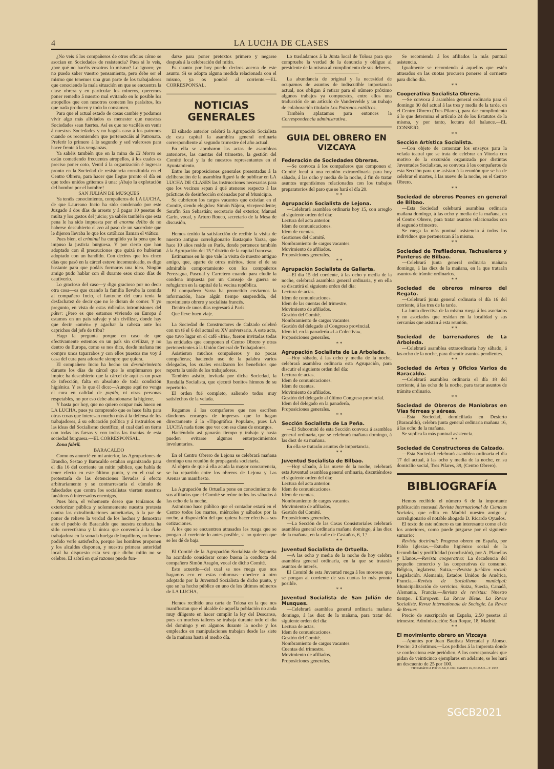4 LA LUCHA DE CLASES
¿No veis á los compañeros de otros oficios cómo se asocian en Sociedades de resistencia? Pues si lo veis, ¿por qué no hacéis vosotros lo mismo? Lo ignoro; yo no puedo saber vuestro pensamiento, pero debe ser el mismo que tenemos una gran parte de los trabajadores que conociendo la mala situación en que se encuentra la clase obrera y en particular los mineros, queremos poner remedio á nuestro mal evitando en lo posible los atropellos que con nosotros cometen los parásitos, los que nada producen y todo lo consumen.
Para que el actual estado de cosas cambie y podamos vivir algo más aliviados es menester que nuestras Sociedades sean fuertes. Así es que no vaciléis en venir á nuestras Sociedades y no hagáis caso á los patronos cuando os recomienden que pertenezcáis al Patronato. Preferir lo primero á lo segundo y sed valerosos para hacer frente á las venganzas.
Ya sabéis también que en la mina de El Morro se están cometiendo frecuentes atropellos, á los cuales es preciso poner coto. Venid á la organización é ingresar pronto en la Sociedad de resistencia constituida en el Centro Obrero, para hacer que llegue pronto el día en que todos unidos gritemos á una: ¡Abajo la explotación del hombre por el hombre!
SAN JULIÁN DE MUSQUES
Ya tenéis conocimiento, compañeros de LA LUCHA, de que Laureano Incio ha sido condenado por este Juzgado á dos días de arresto y á pagar 10 pesetas de multa y los gastos del juicio; ya sabéis también que esta pena le ha sido impuesta por el enorme delito de no haberse descubierto el reo al paso de un sacerdote que le dijeron llevaba lo que los católicos llaman el viático.
Pues bien, el criminal ha cumplido ya la pena que le impuso la justicia burguesa. Y por cierto que han adoptado con él precauciones que quizá no hubieran adoptado con un bandido. Con deciros que los cinco días que pasó en la cárcel estuvo incomunicado, os digo bastante para que podáis formaros una idea. Ningún amigo pudo hablar con él durante esos cinco días de cautiverio.
Lo gracioso del caso—y digo gracioso por no decir otra cosa—es que cuando la familia llevaba la comida al compañero Incio, el fantoche del cura tenía la desfachatez de decir que no le dieran de comer. Y yo pregunto, en vista de estas ridículas intromisiones del páter: ¿Pero es que estamos viviendo en Europa ó estamos en un país salvaje y sin civilizar, donde hay que decir «amén» y agachar la cabeza ante los caprichos del jefe de tribu?
Hago la pregunta porque en caso de que efectivamente estemos en un país sin civilizar, y no dentro de Europa, como se nos dice, desde mañana me compro unos taparrabos y con ellos puestos me voy á casa del cura para adorarle siempre que quiera.
El compañero Incio ha hecho un descubrimiento durante los días de cárcel que le emplumaron por impío: ha descubierto que la cárcel de aquí es un pozo de infección, falta en absoluto de toda condición higiénica. Y es lo que él dice:—Aunque aquí no venga el cura en calidad de pupilo, ni otras personas respetables, no por eso debe abandonarse la higiene.
Y basta por hoy, que no quiero ocupar más hueco en LA LUCHA, pues ya comprendo que os hace falta para otras cosas que interesan mucho más á la defensa de los trabajadores, á su educación política y á instruirlos en las ideas del Socialismo científico, el cual dará en tierra con todas las farsas y con todas las tiranías de esta sociedad burguesa.—EL CORRESPONSAL.
Zona fabril.
BARACALDO
Como os anuncié en mi anterior, las Agrupaciones de Erandio, Sestao y Baracaldo estaban organizando para el día 16 del corriente un mitin público, que había de tener efecto en este último punto, y en el cual se protestaría de las detenciones llevadas á efecto arbitrariamente y se contrarrestaría el cúmulo de falsedades que contra los socialistas vierten nuestros fanáticos ó interesados enemigos.
Pues bien, el vehemente deseo que teníamos de exteriorizar pública y solemnemente nuestra protesta contra las extralimitaciones autoritarias, á la par de poner de relieve la verdad de los hechos y demostrar ante el pueblo de Baracaldo que nuestra conducta ha sido correctísima y la única que convenía á la clase trabajadora en la sonada huelga de inquilinos, no hemos podido verle satisfecho, porque los hombres proponen y los alcaldes disponen, y nuestra primera autoridad local ha dispuesto esta vez que dicho mitin no se celebre. El sabrá en qué razones puede fun-
darse para poner pretextos primero y negarse después á la celebración del mitin.
Es cuanto por hoy puedo deciros acerca de este asunto. Si se adopta alguna medida relacionada con el mismo, ya os pondré al corriente.—EL CORRESPONSAL.
NOTICIAS GENERALES
El sábado anterior celebró la Agrupación Socialista de esta capital la asamblea general ordinaria correspondiente al segundo trimestre del año actual.
En ella se aprobaron las actas de asambleas anteriores, las cuentas del trimestre, la gestión del Comité local y la de nuestros representantes en el Ayuntamiento.
Entre las proposiciones generales presentadas á la deliberación de la asamblea figuró la de publicar en LA LUCHA DE CLASES las instrucciones necesarias para que los vecinos sepan á qué atenerse respecto á las prácticas de desinfección ordenadas por el Municipio.
Se cubrieron los cargos vacantes que existían en el Comité, siendo elegidos: Simón Nájera, vicepresidente; Serafín San Sebastián; secretario del exterior, Manuel Garín, vocal, y Arturo Rouco, secretario de la Mesa de discusión.
Hemos tenido la satisfacción de recibir la visita de nuestro antiguo correligionario Eustaquio Yarza, que hace 10 años reside en París, donde pertenece también á la Agrupación del 15.º distrito de la capital francesa.
Estimamos en lo que vale la visita de nuestro antiguo amigo, que, aparte de otros méritos, tiene el de su admirable comportamiento con los compañeros Perezagua, Pascual y Carretero cuando para eludir la condena impuesta por un Consejo de guerra se refugiaron en la capital de la vecina república.
El compañero Yarza ha prometido enviarnos la información, hace algún tiempo suspendida, del movimiento obrero y socialista francés.
Dentro de unos días regresará á París.
Que lleve buen viaje.
La Sociedad de Constructores de Calzado celebró con un té el 6 del actual su XV aniversario. A este acto, que tuvo lugar en el café «Iris», fueron invitadas todas las entidades que componen el Centro Obrero y otras pertenecientes á la Unión General de Trabajadores.
Asistieron muchos compañeros y no pocas compañeras; haciendo uso de la palabra varios delegados, los cuales ensalzaron los beneficios que reporta la unión de los trabajadores.
También asistió, invitada por dicha Sociedad, la Rondalla Socialista, que ejecutó bonitos himnos de su repertorio.
El orden fué completo, saliendo todos muy satisfechos de la velada.
Rogamos á los compañeros que nos escriben dándonos encargos de impresos que lo hagan directamente á la «Tipográfica Popular», pues LA LUCHA nada tiene que ver con esa clase de encargos.
Haciéndolo así ganarán tiempo y trabajo y hasta pueden evitarse algunos entorpecimientos involuntarios.
En el Centro Obrero de Lejona se celebrará mañana domingo una reunión de propaganda societaria.
Al objeto de que á ella acuda la mayor concurrencia, se ha repartido entre los obreros de Lejona y Las Arenas un manifiesto.
La Agrupación de Ortuella pone en conocimiento de sus afiliados que el Comité se reúne todos los sábados á las ocho de la noche.
Asimismo hace público que el contador estará en el Centro todos los martes, miércoles y sábados por la noche, á disposición del que quiera hacer efectivas sus cotizaciones.
A los que se encuentren atrasados les ruega que se pongan al corriente lo antes posible, si no quieren que se les dé de baja.
El Comité de la Agrupación Socialista de Sopuerta ha acordado considerar como buena la conducta del compañero Simón Aragón, vocal de dicho Comité.
Este acuerdo—del cual se nos ruega que nos hagamos eco en estas columnas—obedece á otro adoptado por la Juventud Socialista de dicho punto, y que se ha hecho público en uno de los últimos números de LA LUCHA.
Hemos recibido una carta de Tolosa en la que nos manifiestan que el alcalde de aquella población no anda muy diligente en hacer cumplir la ley del Descanso, pues en muchos talleres se trabaja durante todo el día del domingo y en algunos durante la noche y los empleados en manipulaciones trabajan desde las siete de la mañana hasta el medio día.
Lo trasladamos á la Junta local de Tolosa para que compruebe la verdad de la denuncia y obligue al presidente de la misma al cumplimiento de sus deberes.
La abundancia de original y la necesidad de ocuparnos de asuntos de indiscutible importancia actual, nos obligan á retirar para el número próximo algunos trabajos ya compuestos, entre ellos una traducción de un artículo de Vandervelde y un trabajo de colaboración titulado Los Patronos católicos.
También aplazamos para entonces la Correspondencia administrativa.
GUIA DEL OBRERO EN VIZCAYA
Federación de Sociedades Obreras.
—Se convoca á los compañeros que componen el Comité local á una reunión extraordinaria para hoy sábado, á las ocho y media de la noche, á fin de tratar asuntos urgentísimos relacionados con los trabajos preparatorios del paro que se hará el día 20.
* *
Agrupación Socialista de Lejona.
—Celebrará asamblea ordinaria hoy 15, con arreglo al siguiente orden del día:
Lectura del acta anterior.
Idem de comunicaciones.
Idem de cuentas.
Gestiones del Comité.
Nombramiento de cargos vacantes.
Movimiento de afiliados.
Proposiciones generales.
* *
Agrupación Socialista de Gallarta.
—El día 15 del corriente, á las ocho y media de la noche, celebrará asamblea general ordinaria, y en ella se discutirá el siguiente orden del día:
Lectura de actas.
Idem de comunicaciones.
Idem de las cuentas del trimestre.
Movimiento de afiliados.
Gestión del Comité.
Nombramiento de cargos vacantes.
Gestión del delegado al Congreso provincial.
Idem íd. en la panadería «La Colectiva».
Proposiciones generales.
* *
Agrupación Socialista de La Arboleda.
—Hoy sábado, á las ocho y media de la noche, celebrará asamblea ordinaria esta Agrupación, para discutir el siguiente orden del día:
Lectura de actas.
Idem de comunicaciones.
Idem de cuentas.
Movimiento de afiliados.
Gestión del delegado al último Congreso provincial.
Idem del delegado en la panadería.
Proposiciones generales.
* *
Sección Socialista de La Peña.
—El Subcomité de esta Sección convoca á asamblea general ordinaria, que se celebrará mañana domingo, á las diez de su mañana.
En ella se tratarán asuntos de importancia.
* *
Juventud Socialista de Bilbao.
—Hoy sábado, á las nueve de la noche, celebrará esta Juventud asamblea general ordinaria, discutiéndose el siguiente orden del día:
Lectura del acta anterior.
Idem de comunicaciones.
Idem de cuentas.
Nombramiento de cargos vacantes.
Movimiento de afiliados.
Gestión del Comité.
Proposiciones generales.
—La Sección de las Casas Consistoriales celebrará asamblea general ordinaria mañana domingo, á las diez de la mañana, en la calle de Castaños, 6, 1.º
* *
Juventud Socialista de Ortuella.
—A las ocho y media de la noche de hoy celebra asamblea general ordinaria, en la que se tratarán asuntos de interés.
El Comité de esta Juventud ruega á los morosos que se pongan al corriente de sus cuotas lo más pronto posible.
* *
Juventud Socialista de San Julián de Musques.
—Celebrará asamblea general ordinaria mañana domingo, á las diez de la mañana, para tratar del siguiente orden del día:
Lectura de actas.
Idem de comunicaciones.
Gestión del Comité.
Nombramiento de cargos vacantes.
Cuentas del trimestre.
Movimiento de afiliados.
Proposiciones generales.
Se recomienda á los afiliados la más puntual asistencia.
Igualmente se recomienda á aquellos que estén atrasados en las cuotas procuren ponerse al corriente para dicho día.
* *
Cooperativa Socialista Obrera.
—Se convoca á asamblea general ordinaria para el domingo 30 del actual á las tres y media de la tarde, en el Centro Obrero (Tres Pilares), para dar cumplimiento á lo que determina el artículo 24 de los Estatutos de la misma, y por tanto, lectura del balance.—EL CONSEJO.
* *
Sección Artística Socialista.
—Con objeto de comenzar los ensayos para la velada teatral que se trata de celebrar en Vitoria con motivo de la excursión organizada por distintas Juventudes Socialistas, se convoca á los compañeros de esta Sección para que asistan á la reunión que se ha de celebrar el martes, á las nueve de la noche, en el Centro Obrero.
* *
Sociedad de obreros Peones en general de Bilbao.
—Esta Sociedad celebrará asamblea ordinaria mañana domingo, á las ocho y media de la mañana, en el Centro Obrero, para tratar asuntos relacionados con el segundo trimestre.
Se ruega la más puntual asistencia á todos los individuos que pertenezcan á la misma.
* *
Sociedad de Trefiladores, Tachueleros y Punteros de Bilbao.
—Celebrará junta general ordinaria mañana domingo, á las diez de la mañana, en la que tratarán asuntos de trámite ordinarios.
* *
Sociedad de obreros mineros del Regato.
—Celebrará junta general ordinaria el día 16 del corriente, á las tres de la tarde.
La Junta directiva de la misma ruega á los asociados y no asociados que residan en la localidad y sus cercanías que asistan á esta reunión.
* *
Sociedad de barrenadores de La Arboleda.
—Celebrará asamblea extraordinaria hoy sábado, á las ocho de la noche, para discutir asuntos pendientes.
* *
Sociedad de Artes y Oficios Varios de Baracaldo.
—Celebrará asamblea ordinaria el día 18 del corriente, á las ocho de la noche, para tratar asuntos de trámite ordinario.
* *
Sociedad de Obreros de Maniobras en Vías férreas y aéreas.
—Esta Sociedad, domiciliada en Desierto (Baracaldo), celebra junta general ordinaria mañana 16, á las ocho de la mañana.
Se suplica la más puntual asistencia.
* *
Sociedad de Constructores de Calzado.
—Esta Sociedad celebrará asamblea ordinaria el día 17 del actual, á las ocho y media de la noche, en su domicilio social, Tres Pilares, 39, (Centro Obrero).
BIBLIOGRAFÍA
Hemos recibido el número 6 de la importante publicación mensual Revista Internacional de Ciencias Sociales, que edita en Madrid nuestro amigo y correligionario el notable abogado D. Ricardo Oyuelos.
El texto de este número es tan interesante como el de los anteriores, como puede juzgarse por el siguiente sumario:
Revista doctrinal: Progreso obrero en España, por Pablo Iglesias.—Estudio higiénico social de la fecundidad y prolificidad (conclusión), por A. Planellas y Llanos.—Revista cooperativa: La decadencia del pequeño comercio y las cooperativas de consumo. Bélgica, Inglaterra, Suiza.—Revista jurídico social: Legislación. Alemania, Estados Unidos de América, Francia.—Revista de Socialismo municipal: Municipalización de servicios. Suiza, Suecia, Canadá, Alemania, Francia.—Revista de revistas: Nuestro tiempo. L'Europeen. La Revue Bleue. La Revue Socialiste. Revue Internationale de Sociogie. La Revue de Revues.
Precio de suscripción en España, 2,50 pesetas al trimestre. Administración: San Roque, 18, Madrid.
* *
El movimiento obrero en Vizcaya
—Apuntes por Juan Bautista Mercadal y Alonso. Precio: 20 céntimos.—Los pedidos á la imprenta donde se confecciona este periódico. A los corresponsales que pidan de veinticinco ejemplares en adelante, se les hará un descuento de 25 por 100.
TIPOGRÁFICA POPULAR, F. DEL CAMPO 16, BILBAO.—T. 2972
SGCB2021